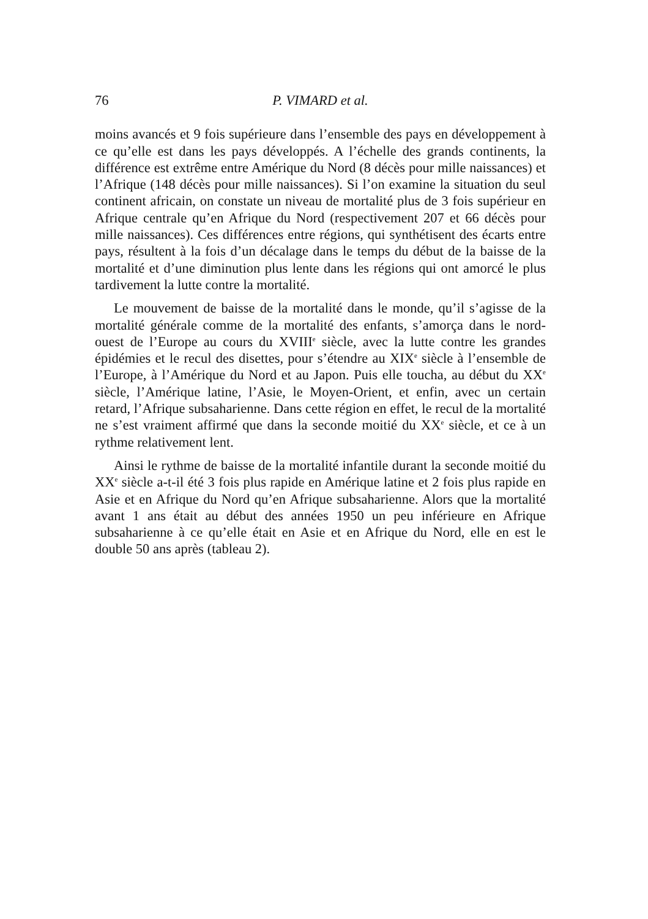76 P. VIMARD et al.
moins avancés et 9 fois supérieure dans l’ensemble des pays en développement à ce qu’elle est dans les pays développés. A l’échelle des grands continents, la différence est extrême entre Amérique du Nord (8 décès pour mille naissances) et l’Afrique (148 décès pour mille naissances). Si l’on examine la situation du seul continent africain, on constate un niveau de mortalité plus de 3 fois supérieur en Afrique centrale qu’en Afrique du Nord (respectivement 207 et 66 décès pour mille naissances). Ces différences entre régions, qui synthétisent des écarts entre pays, résultent à la fois d’un décalage dans le temps du début de la baisse de la mortalité et d’une diminution plus lente dans les régions qui ont amorcé le plus tardivement la lutte contre la mortalité.
Le mouvement de baisse de la mortalité dans le monde, qu’il s’agisse de la mortalité générale comme de la mortalité des enfants, s’amorça dans le nord-ouest de l’Europe au cours du XVIII<sup>e</sup> siècle, avec la lutte contre les grandes épidémies et le recul des disettes, pour s’étendre au XIX<sup>e</sup> siècle à l’ensemble de l’Europe, à l’Amérique du Nord et au Japon. Puis elle toucha, au début du XX<sup>e</sup> siècle, l’Amérique latine, l’Asie, le Moyen-Orient, et enfin, avec un certain retard, l’Afrique subsaharienne. Dans cette région en effet, le recul de la mortalité ne s’est vraiment affirmé que dans la seconde moitié du XX<sup>e</sup> siècle, et ce à un rythme relativement lent.
Ainsi le rythme de baisse de la mortalité infantile durant la seconde moitié du XX<sup>e</sup> siècle a-t-il été 3 fois plus rapide en Amérique latine et 2 fois plus rapide en Asie et en Afrique du Nord qu’en Afrique subsaharienne. Alors que la mortalité avant 1 ans était au début des années 1950 un peu inférieure en Afrique subsaharienne à ce qu’elle était en Asie et en Afrique du Nord, elle en est le double 50 ans après (tableau 2).